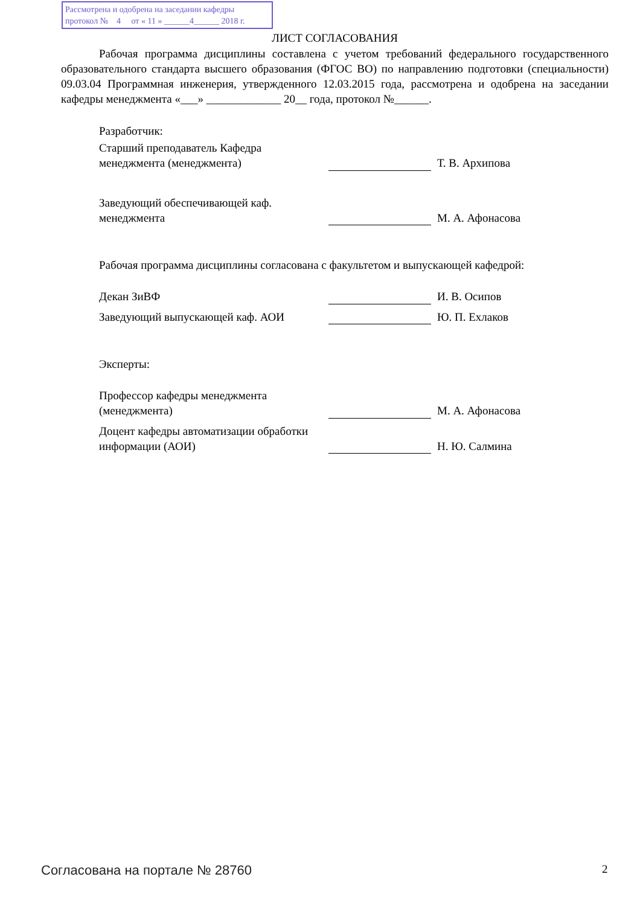Рассмотрена и одобрена на заседании кафедры
протокол № 4 от « 11 » ______4______ 2018 г.
ЛИСТ СОГЛАСОВАНИЯ
Рабочая программа дисциплины составлена с учетом требований федерального государственного образовательного стандарта высшего образования (ФГОС ВО) по направлению подготовки (специальности) 09.03.04 Программная инженерия, утвержденного 12.03.2015 года, рассмотрена и одобрена на заседании кафедры менеджмента «___» _____________ 20__ года, протокол №______.
Разработчик:
| Старший преподаватель Кафедра менеджмента (менеджмента) | | Т. В. Архипова |
| Заведующий обеспечивающей каф. менеджмента | | М. А. Афонасова |
Рабочая программа дисциплины согласована с факультетом и выпускающей кафедрой:
| Декан ЗиВФ | | И. В. Осипов |
| Заведующий выпускающей каф. АОИ | | Ю. П. Ехлаков |
Эксперты:
| Профессор кафедры менеджмента (менеджмента) | | М. А. Афонасова |
| Доцент кафедры автоматизации обработки информации (АОИ) | | Н. Ю. Салмина |
Согласована на портале № 28760 2